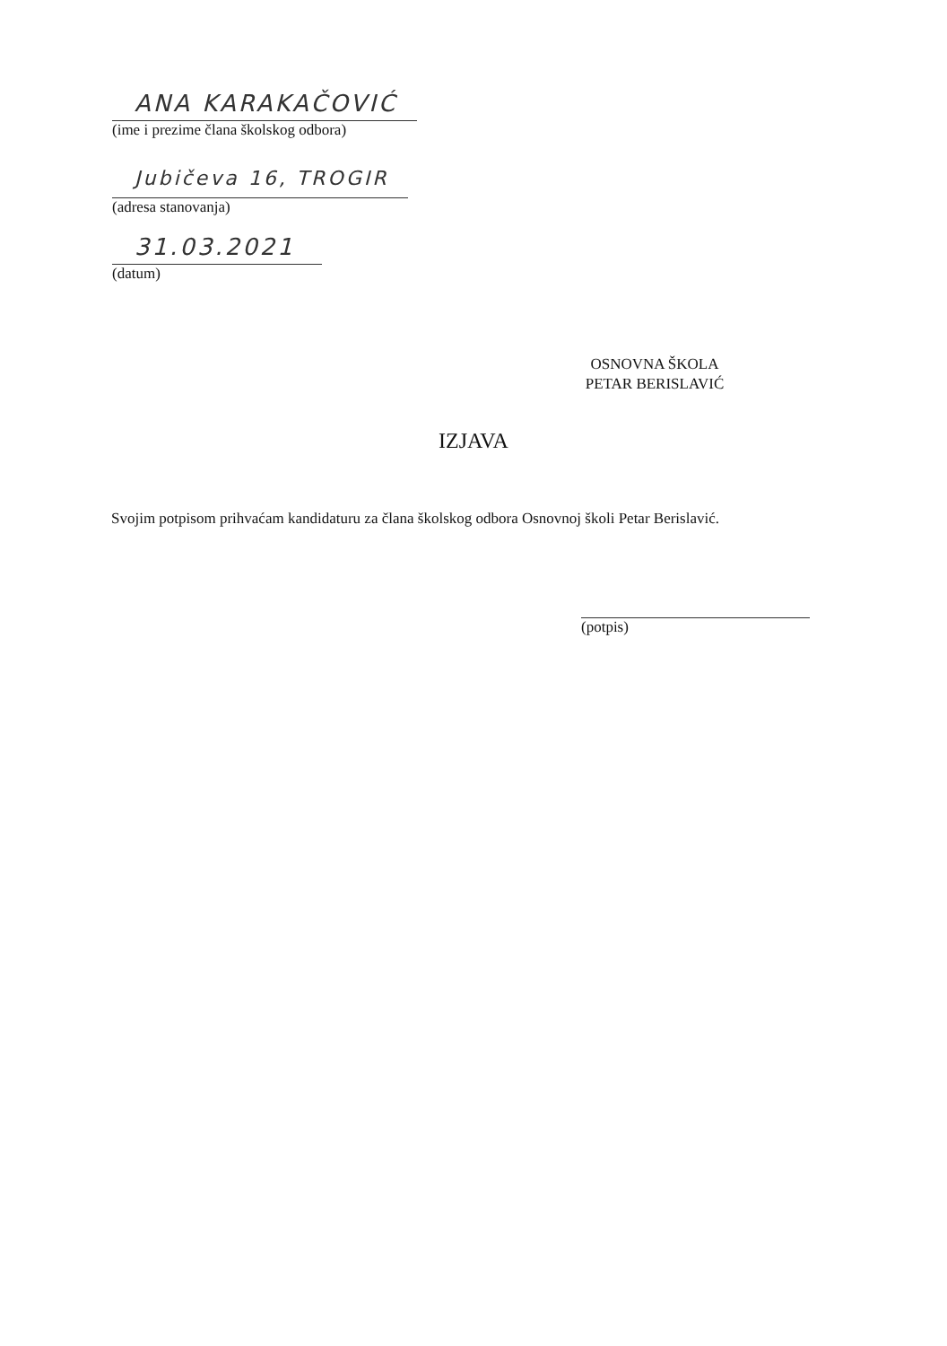ANA KARAKAČOVIĆ
(ime i prezime člana školskog odbora)
Jubičeva 16, TROGIR
(adresa stanovanja)
31.03.2021
(datum)
OSNOVNA ŠKOLA
PETAR BERISLAVIĆ
IZJAVA
Svojim potpisom prihvaćam kandidaturu za člana školskog odbora Osnovnoj školi Petar Berislavić.
(potpis)